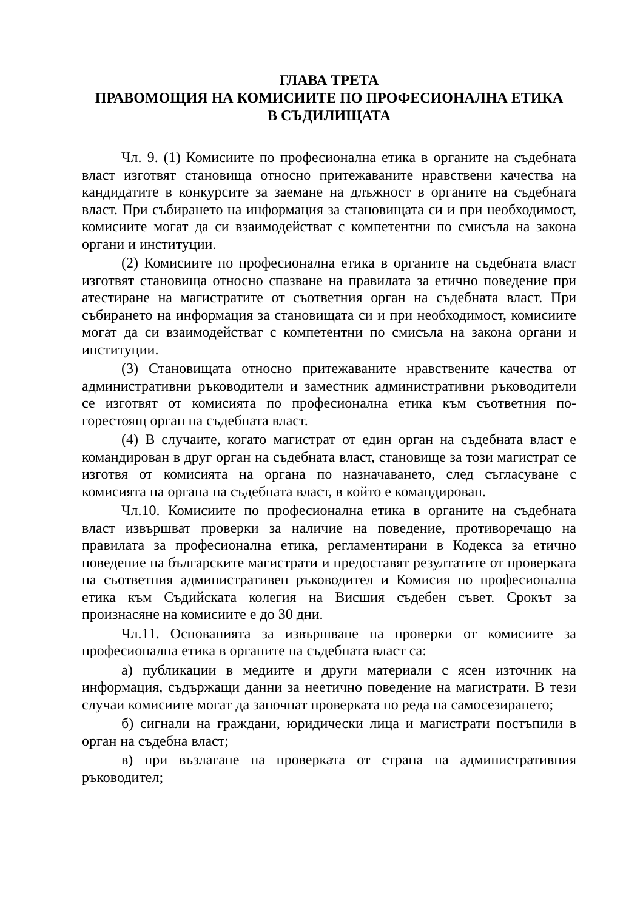ГЛАВА ТРЕТА
ПРАВОМОЩИЯ НА КОМИСИИТЕ ПО ПРОФЕСИОНАЛНА ЕТИКА
В СЪДИЛИЩАТА
Чл. 9. (1) Комисиите по професионална етика в органите на съдебната власт изготвят становища относно притежаваните нравствени качества на кандидатите в конкурсите за заемане на длъжност в органите на съдебната власт. При събирането на информация за становищата си и при необходимост, комисиите могат да си взаимодействат с компетентни по смисъла на закона органи и институции.
(2) Комисиите по професионална етика в органите на съдебната власт изготвят становища относно спазване на правилата за етично поведение при атестиране на магистратите от съответния орган на съдебната власт. При събирането на информация за становищата си и при необходимост, комисиите могат да си взаимодействат с компетентни по смисъла на закона органи и институции.
(3) Становищата относно притежаваните нравствените качества от административни ръководители и заместник административни ръководители се изготвят от комисията по професионална етика към съответния по-горестоящ орган на съдебната власт.
(4) В случаите, когато магистрат от един орган на съдебната власт е командирован в друг орган на съдебната власт, становище за този магистрат се изготвя от комисията на органа по назначаването, след съгласуване с комисията на органа на съдебната власт, в който е командирован.
Чл.10. Комисиите по професионална етика в органите на съдебната власт извършват проверки за наличие на поведение, противоречащо на правилата за професионална етика, регламентирани в Кодекса за етично поведение на българските магистрати и предоставят резултатите от проверката на съответния административен ръководител и Комисия по професионална етика към Съдийската колегия на Висшия съдебен съвет. Срокът за произнасяне на комисиите е до 30 дни.
Чл.11. Основанията за извършване на проверки от комисиите за професионална етика в органите на съдебната власт са:
а) публикации в медиите и други материали с ясен източник на информация, съдържащи данни за неетично поведение на магистрати. В тези случаи комисиите могат да започнат проверката по реда на самосезирането;
б) сигнали на граждани, юридически лица и магистрати постъпили в орган на съдебна власт;
в) при възлагане на проверката от страна на административния ръководител;